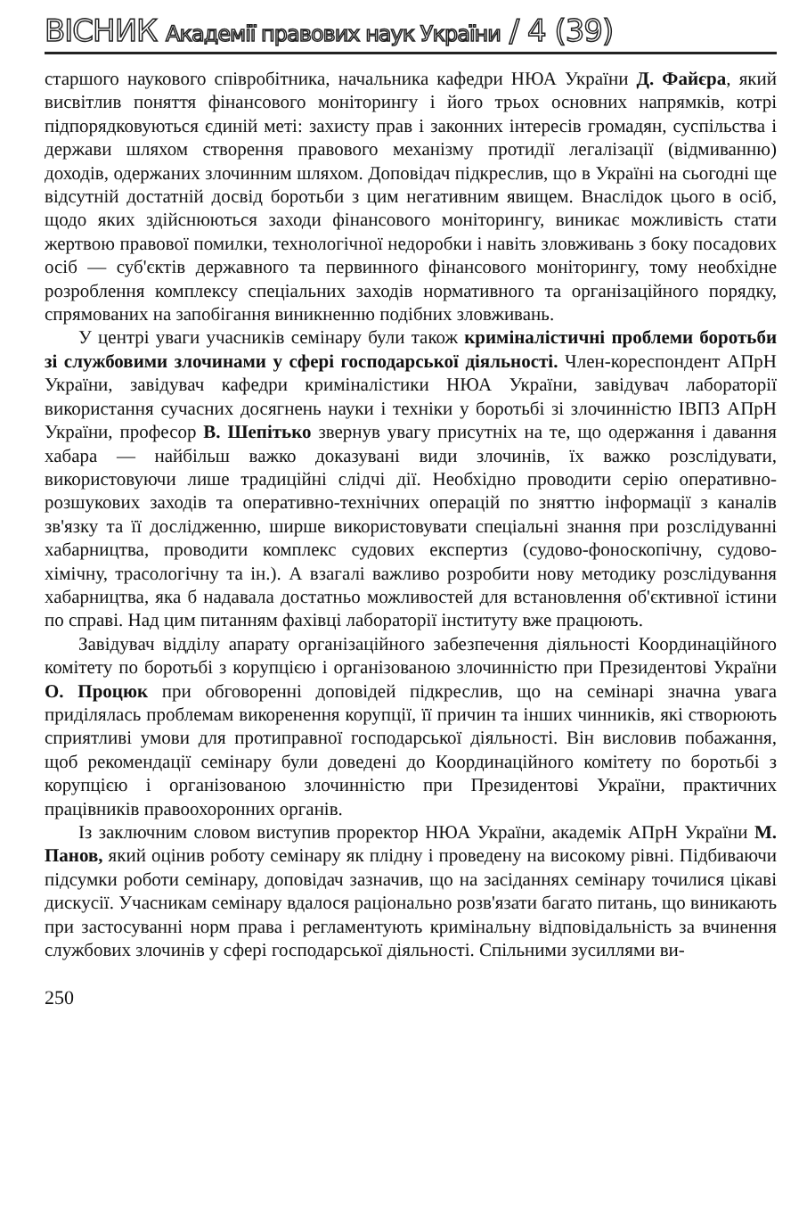ВІСНИК Академії правових наук України / 4 (39)
старшого наукового співробітника, начальника кафедри НЮА України Д. Файєра, який висвітлив поняття фінансового моніторингу і його трьох основних напрямків, котрі підпорядковуються єдиній меті: захисту прав і законних інтересів громадян, суспільства і держави шляхом створення правового механізму протидії легалізації (відмиванню) доходів, одержаних злочинним шляхом. Доповідач підкреслив, що в Україні на сьогодні ще відсутній достатній досвід боротьби з цим негативним явищем. Внаслідок цього в осіб, щодо яких здійснюються заходи фінансового моніторингу, виникає можливість стати жертвою правової помилки, технологічної недоробки і навіть зловживань з боку посадових осіб — суб'єктів державного та первинного фінансового моніторингу, тому необхідне розроблення комплексу спеціальних заходів нормативного та організаційного порядку, спрямованих на запобігання виникненню подібних зловживань.
У центрі уваги учасників семінару були також криміналістичні проблеми боротьби зі службовими злочинами у сфері господарської діяльності. Член-кореспондент АПрН України, завідувач кафедри криміналістики НЮА України, завідувач лабораторії використання сучасних досягнень науки і техніки у боротьбі зі злочинністю ІВПЗ АПрН України, професор В. Шепітько звернув увагу присутніх на те, що одержання і давання хабара — найбільш важко доказувані види злочинів, їх важко розслідувати, використовуючи лише традиційні слідчі дії. Необхідно проводити серію оперативно-розшукових заходів та оперативно-технічних операцій по зняттю інформації з каналів зв'язку та її дослідженню, ширше використовувати спеціальні знання при розслідуванні хабарництва, проводити комплекс судових експертиз (судово-фоноскопічну, судово-хімічну, трасологічну та ін.). А взагалі важливо розробити нову методику розслідування хабарництва, яка б надавала достатньо можливостей для встановлення об'єктивної істини по справі. Над цим питанням фахівці лабораторії інституту вже працюють.
Завідувач відділу апарату організаційного забезпечення діяльності Координаційного комітету по боротьбі з корупцією і організованою злочинністю при Президентові України О. Процюк при обговоренні доповідей підкреслив, що на семінарі значна увага приділялась проблемам викоренення корупції, її причин та інших чинників, які створюють сприятливі умови для протиправної господарської діяльності. Він висловив побажання, щоб рекомендації семінару були доведені до Координаційного комітету по боротьбі з корупцією і організованою злочинністю при Президентові України, практичних працівників правоохоронних органів.
Із заключним словом виступив проректор НЮА України, академік АПрН України М. Панов, який оцінив роботу семінару як плідну і проведену на високому рівні. Підбиваючи підсумки роботи семінару, доповідач зазначив, що на засіданнях семінару точилися цікаві дискусії. Учасникам семінару вдалося раціонально розв'язати багато питань, що виникають при застосуванні норм права і регламентують кримінальну відповідальність за вчинення службових злочинів у сфері господарської діяльності. Спільними зусиллями ви-
250